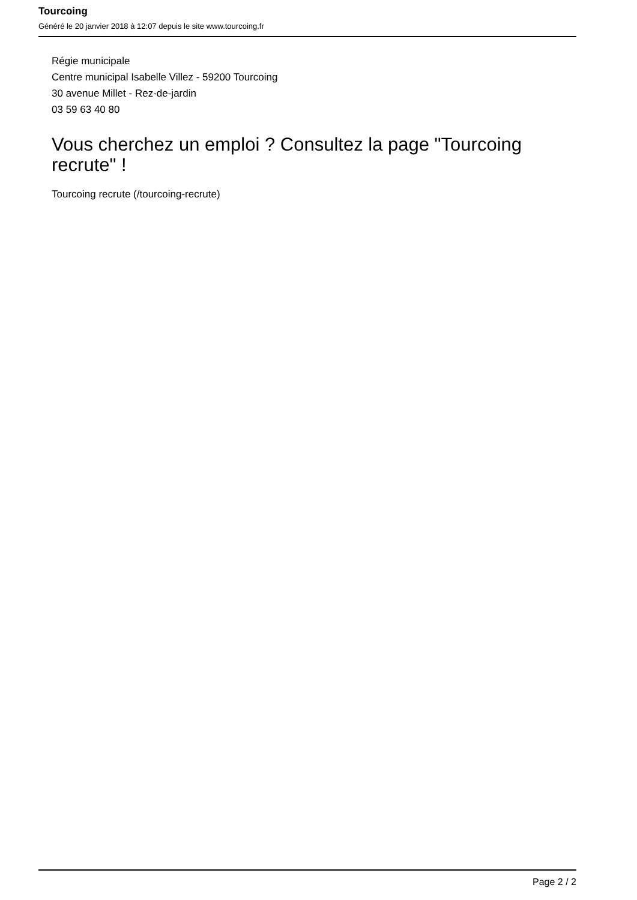Tourcoing
Généré le 20 janvier 2018 à 12:07 depuis le site www.tourcoing.fr
Régie municipale
Centre municipal Isabelle Villez - 59200 Tourcoing
30 avenue Millet - Rez-de-jardin
03 59 63 40 80
Vous cherchez un emploi ? Consultez la page "Tourcoing recrute" !
Tourcoing recrute (/tourcoing-recrute)
Page 2 / 2